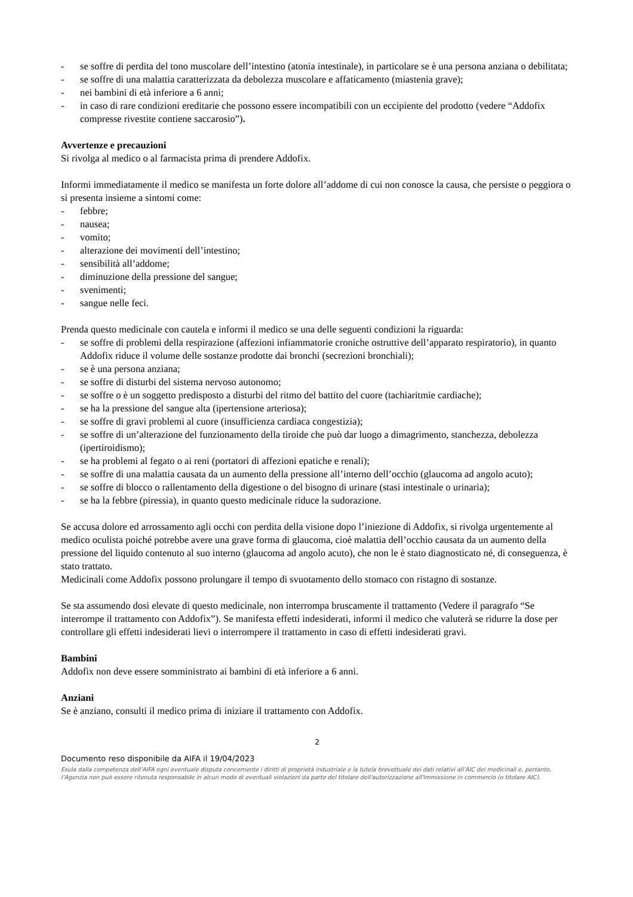- se soffre di perdita del tono muscolare dell’intestino (atonia intestinale), in particolare se è una persona anziana o debilitata;
- se soffre di una malattia caratterizzata da debolezza muscolare e affaticamento (miastenia grave);
- nei bambini di età inferiore a 6 anni;
- in caso di rare condizioni ereditarie che possono essere incompatibili con un eccipiente del prodotto (vedere “Addofix compresse rivestite contiene saccarosio”).
Avvertenze e precauzioni
Si rivolga al medico o al farmacista prima di prendere Addofix.
Informi immediatamente il medico se manifesta un forte dolore all’addome di cui non conosce la causa, che persiste o peggiora o si presenta insieme a sintomi come:
- febbre;
- nausea;
- vomito;
- alterazione dei movimenti dell’intestino;
- sensibilità all’addome;
- diminuzione della pressione del sangue;
- svenimenti;
- sangue nelle feci.
Prenda questo medicinale con cautela e informi il medico se una delle seguenti condizioni la riguarda:
- se soffre di problemi della respirazione (affezioni infiammatorie croniche ostruttive dell’apparato respiratorio), in quanto Addofix riduce il volume delle sostanze prodotte dai bronchi (secrezioni bronchiali);
- se è una persona anziana;
- se soffre di disturbi del sistema nervoso autonomo;
- se soffre o è un soggetto predisposto a disturbi del ritmo del battito del cuore (tachiaritmie cardiache);
- se ha la pressione del sangue alta (ipertensione arteriosa);
- se soffre di gravi problemi al cuore (insufficienza cardiaca congestizia);
- se soffre di un’alterazione del funzionamento della tiroide che può dar luogo a dimagrimento, stanchezza, debolezza (ipertiroidismo);
- se ha problemi al fegato o ai reni (portatori di affezioni epatiche e renali);
- se soffre di una malattia causata da un aumento della pressione all’interno dell’occhio (glaucoma ad angolo acuto);
- se soffre di blocco o rallentamento della digestione o del bisogno di urinare (stasi intestinale o urinaria);
- se ha la febbre (piressia), in quanto questo medicinale riduce la sudorazione.
Se accusa dolore ed arrossamento agli occhi con perdita della visione dopo l’iniezione di Addofix, si rivolga urgentemente al medico oculista poiché potrebbe avere una grave forma di glaucoma, cioè malattia dell’occhio causata da un aumento della pressione del liquido contenuto al suo interno (glaucoma ad angolo acuto), che non le è stato diagnosticato né, di conseguenza, è stato trattato.
Medicinali come Addofix possono prolungare il tempo di svuotamento dello stomaco con ristagno di sostanze.
Se sta assumendo dosi elevate di questo medicinale, non interrompa bruscamente il trattamento (Vedere il paragrafo “Se interrompe il trattamento con Addofix”). Se manifesta effetti indesiderati, informi il medico che valuterà se ridurre la dose per controllare gli effetti indesiderati lievi o interrompere il trattamento in caso di effetti indesiderati gravi.
Bambini
Addofix non deve essere somministrato ai bambini di età inferiore a 6 anni.
Anziani
Se è anziano, consulti il medico prima di iniziare il trattamento con Addofix.
2
Documento reso disponibile da AIFA il 19/04/2023
Esula dalla competenza dell’AIFA ogni eventuale disputa concernente i diritti di proprietà industriale e la tutela brevettuale dei dati relativi all’AIC dei medicinali e, pertanto, l’Agenzia non può essere ritenuta responsabile in alcun modo di eventuali violazioni da parte del titolare dell'autorizzazione all'immissione in commercio (o titolare AIC).